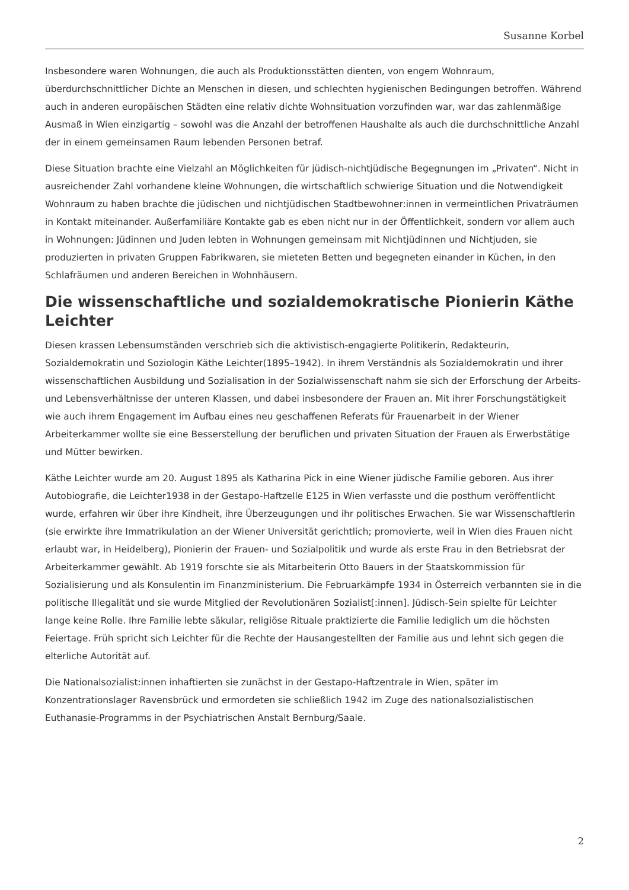Susanne Korbel
Insbesondere waren Wohnungen, die auch als Produktionsstätten dienten, von engem Wohnraum, überdurchschnittlicher Dichte an Menschen in diesen, und schlechten hygienischen Bedingungen betroffen. Während auch in anderen europäischen Städten eine relativ dichte Wohnsituation vorzufinden war, war das zahlenmäßige Ausmaß in Wien einzigartig – sowohl was die Anzahl der betroffenen Haushalte als auch die durchschnittliche Anzahl der in einem gemeinsamen Raum lebenden Personen betraf.
Diese Situation brachte eine Vielzahl an Möglichkeiten für jüdisch-nichtjüdische Begegnungen im „Privaten“. Nicht in ausreichender Zahl vorhandene kleine Wohnungen, die wirtschaftlich schwierige Situation und die Notwendigkeit Wohnraum zu haben brachte die jüdischen und nichtjüdischen Stadtbewohner:innen in vermeintlichen Privaträumen in Kontakt miteinander. Außerfamiliäre Kontakte gab es eben nicht nur in der Öffentlichkeit, sondern vor allem auch in Wohnungen: Jüdinnen und Juden lebten in Wohnungen gemeinsam mit Nichtjüdinnen und Nichtjuden, sie produzierten in privaten Gruppen Fabrikwaren, sie mieteten Betten und begegneten einander in Küchen, in den Schlafräumen und anderen Bereichen in Wohnhäusern.
Die wissenschaftliche und sozialdemokratische Pionierin Käthe Leichter
Diesen krassen Lebensumständen verschrieb sich die aktivistisch-engagierte Politikerin, Redakteurin, Sozialdemokratin und Soziologin Käthe Leichter(1895–1942). In ihrem Verständnis als Sozialdemokratin und ihrer wissenschaftlichen Ausbildung und Sozialisation in der Sozialwissenschaft nahm sie sich der Erforschung der Arbeits- und Lebensverhältnisse der unteren Klassen, und dabei insbesondere der Frauen an. Mit ihrer Forschungstätigkeit wie auch ihrem Engagement im Aufbau eines neu geschaffenen Referats für Frauenarbeit in der Wiener Arbeiterkammer wollte sie eine Besserstellung der beruflichen und privaten Situation der Frauen als Erwerbstätige und Mütter bewirken.
Käthe Leichter wurde am 20. August 1895 als Katharina Pick in eine Wiener jüdische Familie geboren. Aus ihrer Autobiografie, die Leichter1938 in der Gestapo-Haftzelle E125 in Wien verfasste und die posthum veröffentlicht wurde, erfahren wir über ihre Kindheit, ihre Überzeugungen und ihr politisches Erwachen. Sie war Wissenschaftlerin (sie erwirkte ihre Immatrikulation an der Wiener Universität gerichtlich; promovierte, weil in Wien dies Frauen nicht erlaubt war, in Heidelberg), Pionierin der Frauen- und Sozialpolitik und wurde als erste Frau in den Betriebsrat der Arbeiterkammer gewählt. Ab 1919 forschte sie als Mitarbeiterin Otto Bauers in der Staatskommission für Sozialisierung und als Konsulentin im Finanzministerium. Die Februarkämpfe 1934 in Österreich verbannten sie in die politische Illegalität und sie wurde Mitglied der Revolutionären Sozialist[:innen]. Jüdisch-Sein spielte für Leichter lange keine Rolle. Ihre Familie lebte säkular, religiöse Rituale praktizierte die Familie lediglich um die höchsten Feiertage. Früh spricht sich Leichter für die Rechte der Hausangestellten der Familie aus und lehnt sich gegen die elterliche Autorität auf.
Die Nationalsozialist:innen inhaftierten sie zunächst in der Gestapo-Haftzentrale in Wien, später im Konzentrationslager Ravensbrück und ermordeten sie schließlich 1942 im Zuge des nationalsozialistischen Euthanasie-Programms in der Psychiatrischen Anstalt Bernburg/Saale.
2